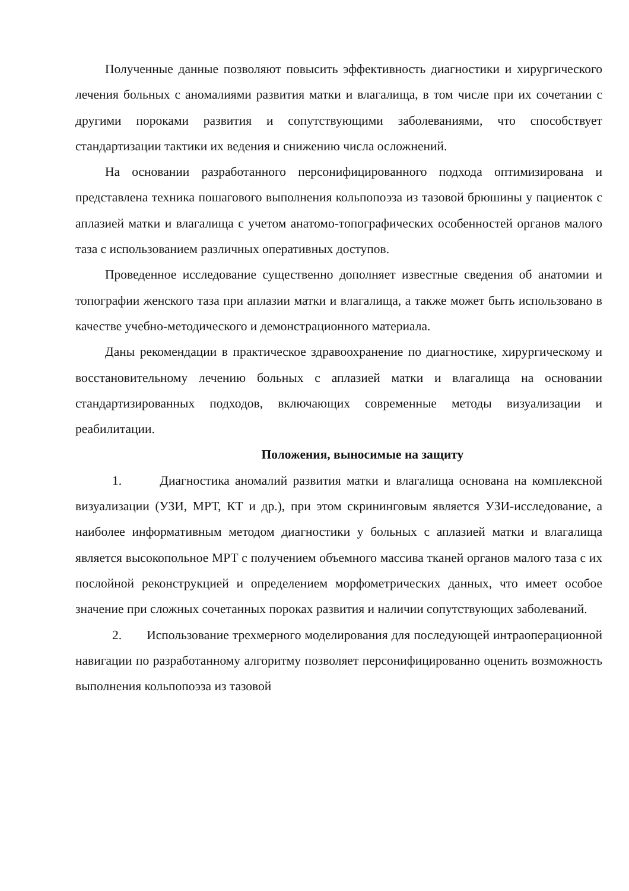Полученные данные позволяют повысить эффективность диагностики и хирургического лечения больных с аномалиями развития матки и влагалища, в том числе при их сочетании с другими пороками развития и сопутствующими заболеваниями, что способствует стандартизации тактики их ведения и снижению числа осложнений.
На основании разработанного персонифицированного подхода оптимизирована и представлена техника пошагового выполнения кольпопоэза из тазовой брюшины у пациенток с аплазией матки и влагалища с учетом анатомо-топографических особенностей органов малого таза с использованием различных оперативных доступов.
Проведенное исследование существенно дополняет известные сведения об анатомии и топографии женского таза при аплазии матки и влагалища, а также может быть использовано в качестве учебно-методического и демонстрационного материала.
Даны рекомендации в практическое здравоохранение по диагностике, хирургическому и восстановительному лечению больных с аплазией матки и влагалища на основании стандартизированных подходов, включающих современные методы визуализации и реабилитации.
Положения, выносимые на защиту
1. Диагностика аномалий развития матки и влагалища основана на комплексной визуализации (УЗИ, МРТ, КТ и др.), при этом скрининговым является УЗИ-исследование, а наиболее информативным методом диагностики у больных с аплазией матки и влагалища является высокопольное МРТ с получением объемного массива тканей органов малого таза с их послойной реконструкцией и определением морфометрических данных, что имеет особое значение при сложных сочетанных пороках развития и наличии сопутствующих заболеваний.
2. Использование трехмерного моделирования для последующей интраоперационной навигации по разработанному алгоритму позволяет персонифицированно оценить возможность выполнения кольпопоэза из тазовой